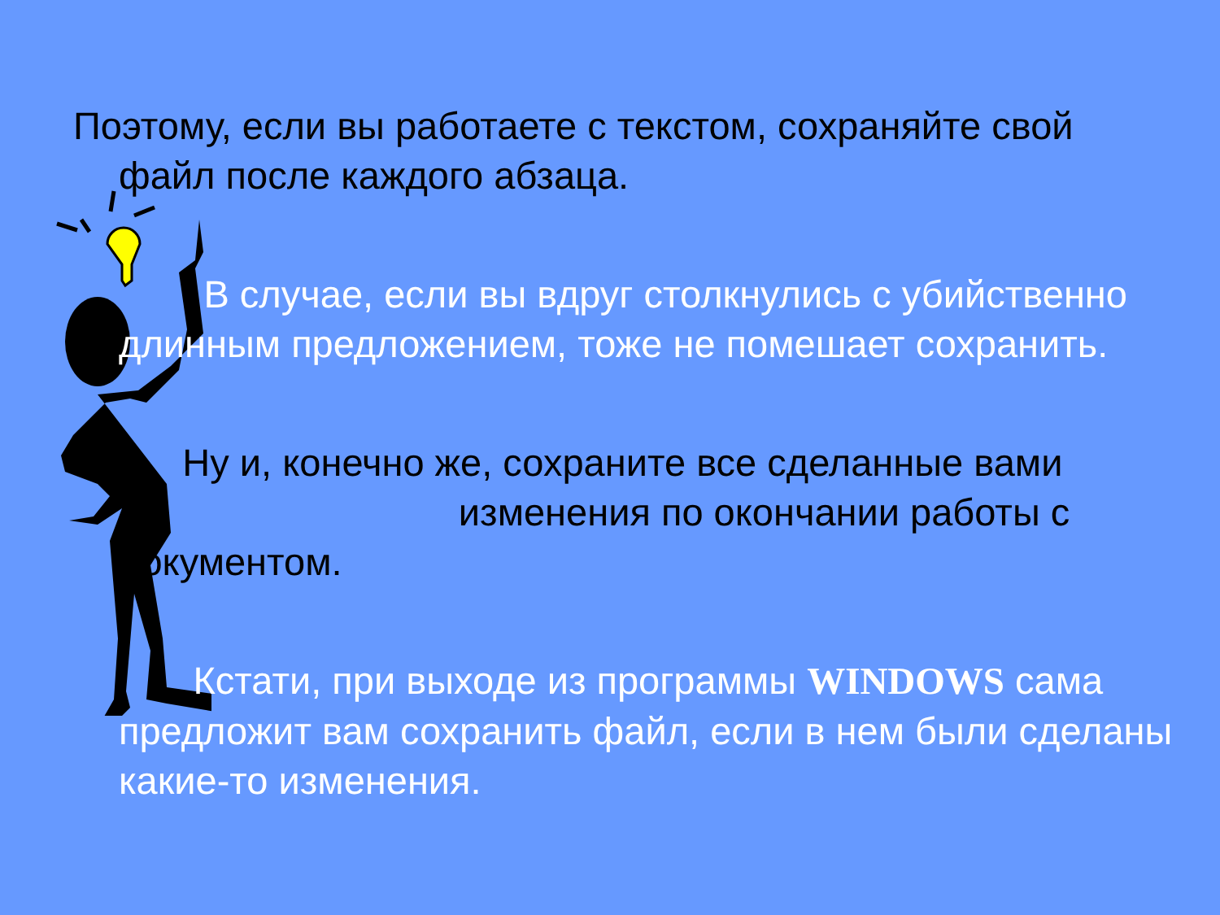Поэтому, если вы работаете с текстом, сохраняйте свой
файл после каждого абзаца.
В случае, если вы вдруг столкнулись с убийственно длинным предложением, тоже не помешает сохранить.
Ну и, конечно же, сохраните все сделанные вами изменения по окончании работы с документом.
Кстати, при выходе из программы WINDOWS сама предложит вам сохранить файл, если в нем были сделаны какие-то изменения.